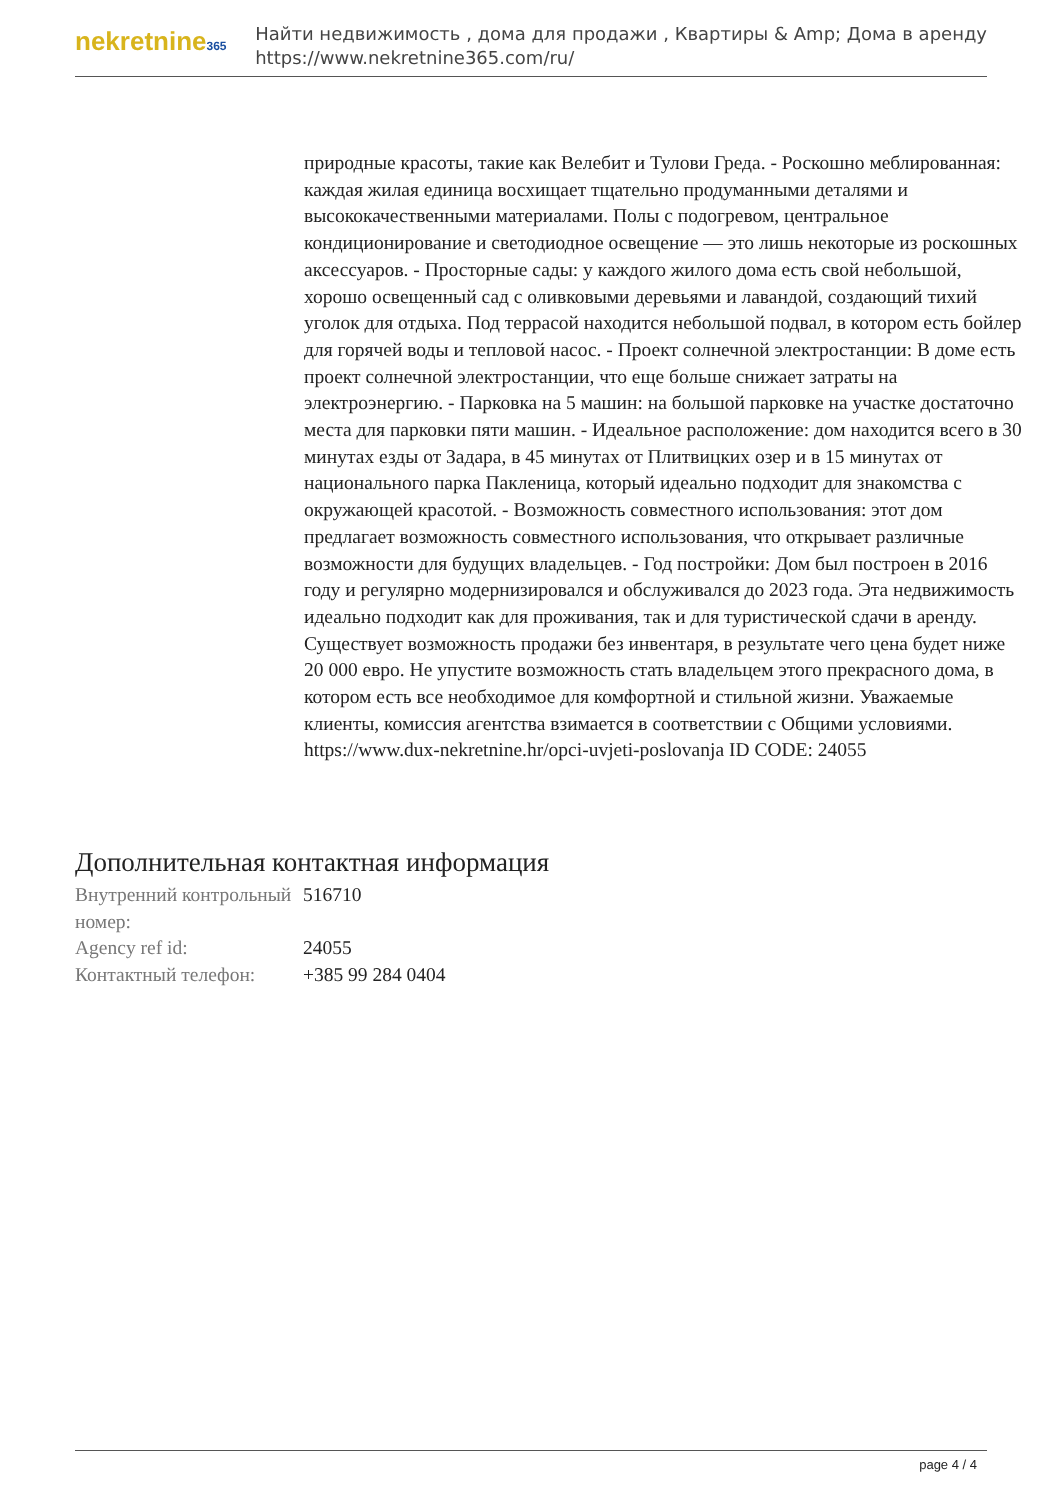nekretnine365
Найти недвижимость , дома для продажи , Квартиры & Amp; Дома в аренду
https://www.nekretnine365.com/ru/
природные красоты, такие как Велебит и Тулови Греда. - Роскошно меблированная: каждая жилая единица восхищает тщательно продуманными деталями и высококачественными материалами. Полы с подогревом, центральное кондиционирование и светодиодное освещение — это лишь некоторые из роскошных аксессуаров. - Просторные сады: у каждого жилого дома есть свой небольшой, хорошо освещенный сад с оливковыми деревьями и лавандой, создающий тихий уголок для отдыха. Под террасой находится небольшой подвал, в котором есть бойлер для горячей воды и тепловой насос. - Проект солнечной электростанции: В доме есть проект солнечной электростанции, что еще больше снижает затраты на электроэнергию. - Парковка на 5 машин: на большой парковке на участке достаточно места для парковки пяти машин. - Идеальное расположение: дом находится всего в 30 минутах езды от Задара, в 45 минутах от Плитвицких озер и в 15 минутах от национального парка Пакленица, который идеально подходит для знакомства с окружающей красотой. - Возможность совместного использования: этот дом предлагает возможность совместного использования, что открывает различные возможности для будущих владельцев. - Год постройки: Дом был построен в 2016 году и регулярно модернизировался и обслуживался до 2023 года. Эта недвижимость идеально подходит как для проживания, так и для туристической сдачи в аренду. Существует возможность продажи без инвентаря, в результате чего цена будет ниже 20 000 евро. Не упустите возможность стать владельцем этого прекрасного дома, в котором есть все необходимое для комфортной и стильной жизни. Уважаемые клиенты, комиссия агентства взимается в соответствии с Общими условиями. https://www.dux-nekretnine.hr/opci-uvjeti-poslovanja ID CODE: 24055
Дополнительная контактная информация
| Внутренний контрольный номер: | 516710 |
| Agency ref id: | 24055 |
| Контактный телефон: | +385 99 284 0404 |
page 4 / 4